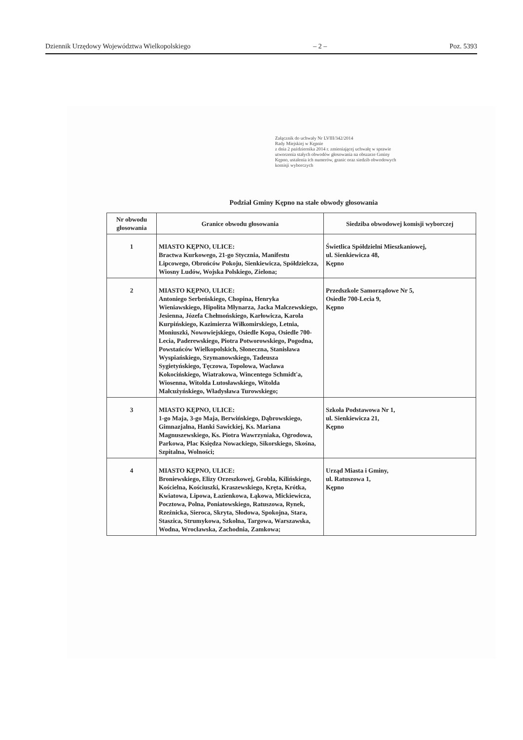Dziennik Urzędowy Województwa Wielkopolskiego – 2 – Poz. 5393
Załącznik do uchwały Nr LVIII/342/2014
Rady Miejskiej w Kępnie
z dnia 2 października 2014 r. zmieniającej uchwałę w sprawie
utworzenia stałych obwodów głosowania na obszarze Gminy
Kępno, ustalenia ich numerów, granic oraz siedzib obwodowych
komisji wyborczych
Podział Gminy Kępno na stałe obwody głosowania
| Nr obwodu głosowania | Granice obwodu głosowania | Siedziba obwodowej komisji wyborczej |
| --- | --- | --- |
| 1 | MIASTO KĘPNO, ULICE: Bractwa Kurkowego, 21-go Stycznia, Manifestu Lipcowego, Obrońców Pokoju, Sienkiewicza, Spółdzielcza, Wiosny Ludów, Wojska Polskiego, Zielona; | Świetlica Spółdzielni Mieszkaniowej, ul. Sienkiewicza 48, Kępno |
| 2 | MIASTO KĘPNO, ULICE: Antoniego Serbeńskiego, Chopina, Henryka Wieniawskiego, Hipolita Młynarza, Jacka Malczewskiego, Jesienna, Józefa Chełmońskiego, Karłowicza, Karola Kurpińskiego, Kazimierza Wiłkomirskiego, Letnia, Moniuszki, Nowowiejskiego, Osiedle Kopa, Osiedle 700-Lecia, Paderewskiego, Piotra Potworowskiego, Pogodna, Powstańców Wielkopolskich, Słoneczna, Stanisława Wyspiańskiego, Szymanowskiego, Tadeusza Sygietyńskiego, Tęczowa, Topolowa, Wacława Kokocińskiego, Wiatrakowa, Wincentego Schmidt'a, Wiosenna, Witolda Lutosławskiego, Witolda Małcużyńskiego, Władysława Turowskiego; | Przedszkole Samorządowe Nr 5, Osiedle 700-Lecia 9, Kępno |
| 3 | MIASTO KĘPNO, ULICE: 1-go Maja, 3-go Maja, Berwińskiego, Dąbrowskiego, Gimnazjalna, Hanki Sawickiej, Ks. Mariana Magnuszewskiego, Ks. Piotra Wawrzyniaka, Ogrodowa, Parkowa, Plac Księdza Nowackiego, Sikorskiego, Skośna, Szpitalna, Wolności; | Szkoła Podstawowa Nr 1, ul. Sienkiewicza 21, Kępno |
| 4 | MIASTO KĘPNO, ULICE: Broniewskiego, Elizy Orzeszkowej, Grobla, Kilińskiego, Kościelna, Kościuszki, Kraszewskiego, Kręta, Krótka, Kwiatowa, Lipowa, Łazienkowa, Łąkowa, Mickiewicza, Pocztowa, Polna, Poniatowskiego, Ratuszowa, Rynek, Rzeźnicka, Sieroca, Skryta, Słodowa, Spokojna, Stara, Staszica, Strumykowa, Szkolna, Targowa, Warszawska, Wodna, Wrocławska, Zachodnia, Zamkowa; | Urząd Miasta i Gminy, ul. Ratuszowa 1, Kępno |